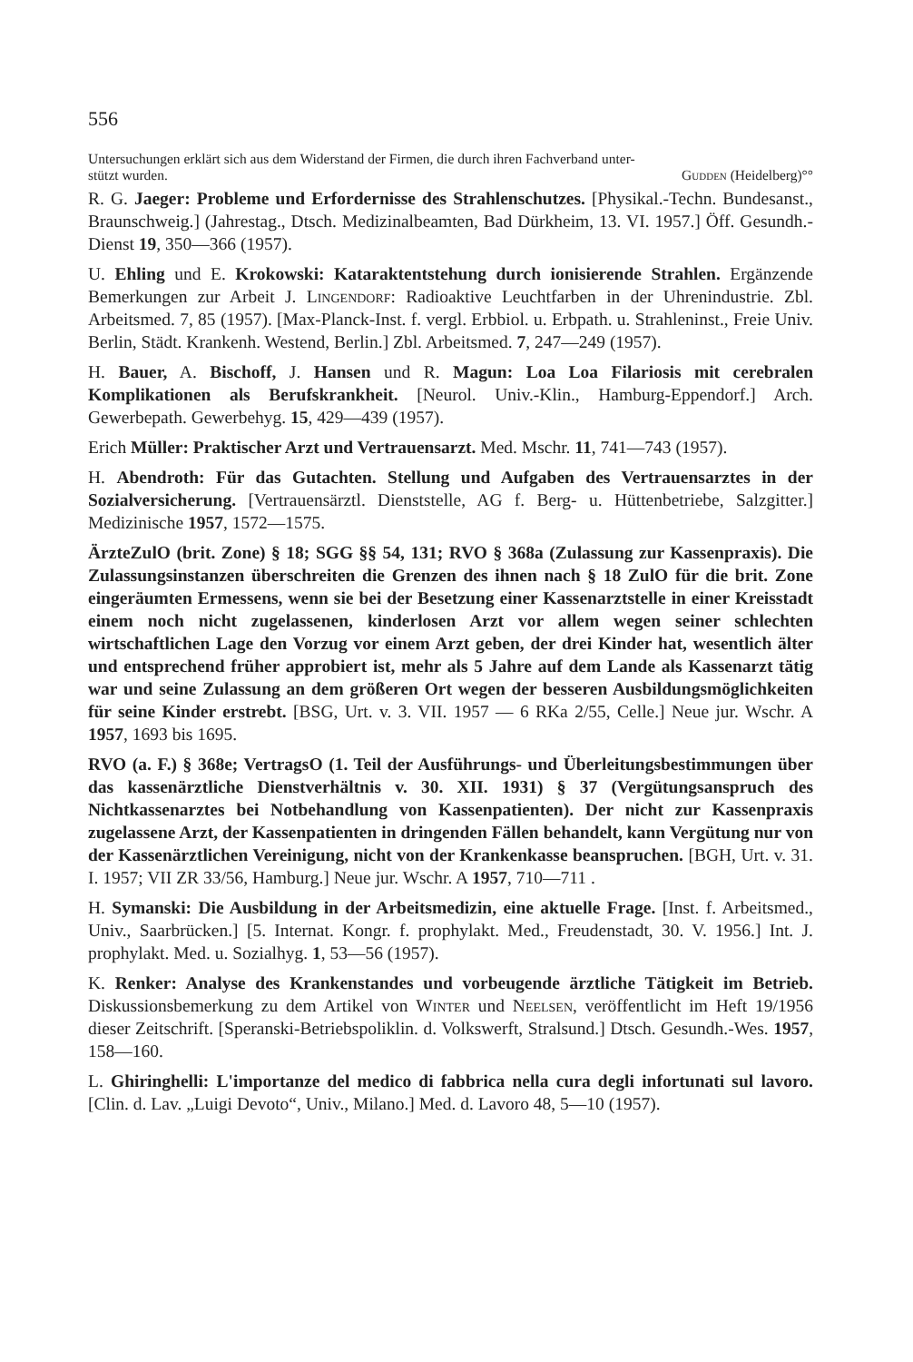556
Untersuchungen erklärt sich aus dem Widerstand der Firmen, die durch ihren Fachverband unter-
stützt wurden. Gudden (Heidelberg)°°
R. G. Jaeger: Probleme und Erfordernisse des Strahlenschutzes. [Physikal.-Techn. Bundesanst., Braunschweig.] (Jahrestag., Dtsch. Medizinalbeamten, Bad Dürkheim, 13. VI. 1957.] Öff. Gesundh.-Dienst 19, 350—366 (1957).
U. Ehling und E. Krokowski: Kataraktentstehung durch ionisierende Strahlen. Ergänzende Bemerkungen zur Arbeit J. Lingendorf: Radioaktive Leuchtfarben in der Uhrenindustrie. Zbl. Arbeitsmed. 7, 85 (1957). [Max-Planck-Inst. f. vergl. Erbbiol. u. Erbpath. u. Strahleninst., Freie Univ. Berlin, Städt. Krankenh. Westend, Berlin.] Zbl. Arbeitsmed. 7, 247—249 (1957).
H. Bauer, A. Bischoff, J. Hansen und R. Magun: Loa Loa Filariosis mit cerebralen Komplikationen als Berufskrankheit. [Neurol. Univ.-Klin., Hamburg-Eppendorf.] Arch. Gewerbepath. Gewerbehyg. 15, 429—439 (1957).
Erich Müller: Praktischer Arzt und Vertrauensarzt. Med. Mschr. 11, 741—743 (1957).
H. Abendroth: Für das Gutachten. Stellung und Aufgaben des Vertrauensarztes in der Sozialversicherung. [Vertrauensärztl. Dienststelle, AG f. Berg- u. Hüttenbetriebe, Salzgitter.] Medizinische 1957, 1572—1575.
ÄrzteZulO (brit. Zone) § 18; SGG §§ 54, 131; RVO § 368a (Zulassung zur Kassenpraxis). Die Zulassungsinstanzen überschreiten die Grenzen des ihnen nach § 18 ZulO für die brit. Zone eingeräumten Ermessens, wenn sie bei der Besetzung einer Kassenarztstelle in einer Kreisstadt einem noch nicht zugelassenen, kinderlosen Arzt vor allem wegen seiner schlechten wirtschaftlichen Lage den Vorzug vor einem Arzt geben, der drei Kinder hat, wesentlich älter und entsprechend früher approbiert ist, mehr als 5 Jahre auf dem Lande als Kassenarzt tätig war und seine Zulassung an dem größeren Ort wegen der besseren Ausbildungsmöglichkeiten für seine Kinder erstrebt. [BSG, Urt. v. 3. VII. 1957 — 6 RKa 2/55, Celle.] Neue jur. Wschr. A 1957, 1693 bis 1695.
RVO (a. F.) § 368e; VertragsO (1. Teil der Ausführungs- und Überleitungsbestimmungen über das kassenärztliche Dienstverhältnis v. 30. XII. 1931) § 37 (Vergütungsanspruch des Nichtkassenarztes bei Notbehandlung von Kassenpatienten). Der nicht zur Kassenpraxis zugelassene Arzt, der Kassenpatienten in dringenden Fällen behandelt, kann Vergütung nur von der Kassenärztlichen Vereinigung, nicht von der Krankenkasse beanspruchen. [BGH, Urt. v. 31. I. 1957; VII ZR 33/56, Hamburg.] Neue jur. Wschr. A 1957, 710—711 .
H. Symanski: Die Ausbildung in der Arbeitsmedizin, eine aktuelle Frage. [Inst. f. Arbeitsmed., Univ., Saarbrücken.] [5. Internat. Kongr. f. prophylakt. Med., Freudenstadt, 30. V. 1956.] Int. J. prophylakt. Med. u. Sozialhyg. 1, 53—56 (1957).
K. Renker: Analyse des Krankenstandes und vorbeugende ärztliche Tätigkeit im Betrieb. Diskussionsbemerkung zu dem Artikel von Winter und Neelsen, veröffentlicht im Heft 19/1956 dieser Zeitschrift. [Speranski-Betriebspoliklin. d. Volkswerft, Stralsund.] Dtsch. Gesundh.-Wes. 1957, 158—160.
L. Ghiringhelli: L'importanze del medico di fabbrica nella cura degli infortunati sul lavoro. [Clin. d. Lav. „Luigi Devoto“, Univ., Milano.] Med. d. Lavoro 48, 5—10 (1957).